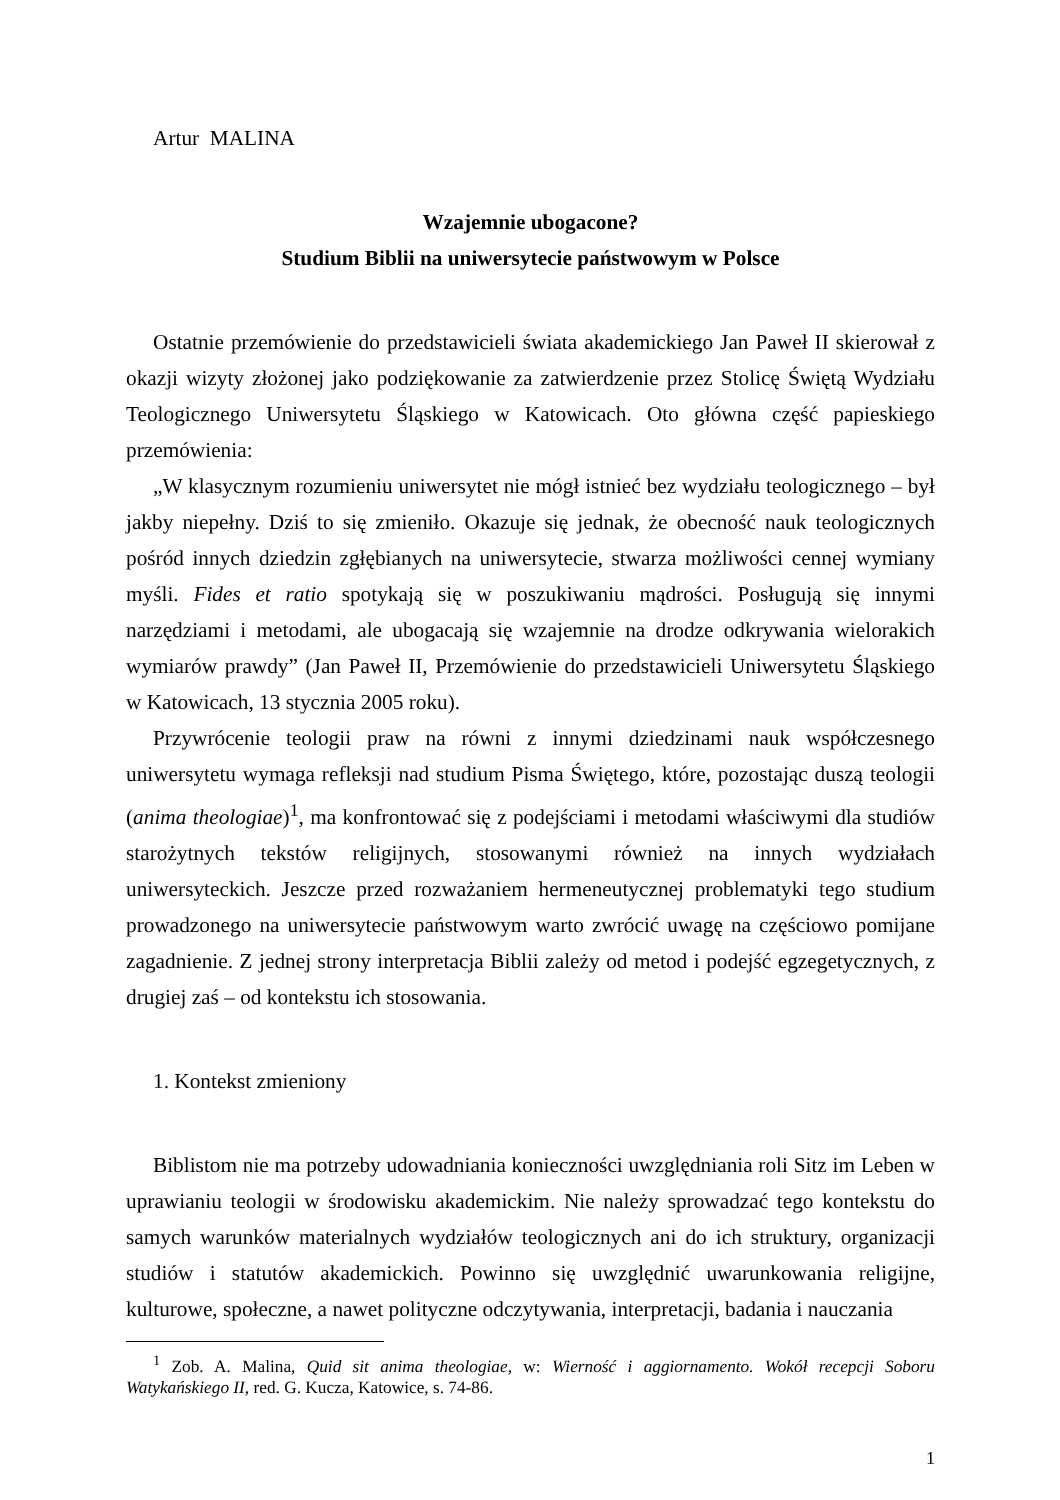Artur MALINA
Wzajemnie ubogacone?
Studium Biblii na uniwersytecie państwowym w Polsce
Ostatnie przemówienie do przedstawicieli świata akademickiego Jan Paweł II skierował z okazji wizyty złożonej jako podziękowanie za zatwierdzenie przez Stolicę Świętą Wydziału Teologicznego Uniwersytetu Śląskiego w Katowicach. Oto główna część papieskiego przemówienia:
„W klasycznym rozumieniu uniwersytet nie mógł istnieć bez wydziału teologicznego – był jakby niepełny. Dziś to się zmieniło. Okazuje się jednak, że obecność nauk teologicznych pośród innych dziedzin zgłębianych na uniwersytecie, stwarza możliwości cennej wymiany myśli. Fides et ratio spotykają się w poszukiwaniu mądrości. Posługują się innymi narzędziami i metodami, ale ubogacają się wzajemnie na drodze odkrywania wielorakich wymiarów prawdy” (Jan Paweł II, Przemówienie do przedstawicieli Uniwersytetu Śląskiego w Katowicach, 13 stycznia 2005 roku).
Przywrócenie teologii praw na równi z innymi dziedzinami nauk współczesnego uniwersytetu wymaga refleksji nad studium Pisma Świętego, które, pozostając duszą teologii (anima theologiae)<sup>1</sup>, ma konfrontować się z podejściami i metodami właściwymi dla studiów starożytnych tekstów religijnych, stosowanymi również na innych wydziałach uniwersyteckich. Jeszcze przed rozważaniem hermeneutycznej problematyki tego studium prowadzonego na uniwersytecie państwowym warto zwrócić uwagę na częściowo pomijane zagadnienie. Z jednej strony interpretacja Biblii zależy od metod i podejść egzegetycznych, z drugiej zaś – od kontekstu ich stosowania.
1. Kontekst zmieniony
Biblistom nie ma potrzeby udowadniania konieczności uwzględniania roli Sitz im Leben w uprawianiu teologii w środowisku akademickim. Nie należy sprowadzać tego kontekstu do samych warunków materialnych wydziałów teologicznych ani do ich struktury, organizacji studiów i statutów akademickich. Powinno się uwzględnić uwarunkowania religijne, kulturowe, społeczne, a nawet polityczne odczytywania, interpretacji, badania i nauczania
<sup>1</sup> Zob. A. Malina, Quid sit anima theologiae, w: Wierność i aggiornamento. Wokół recepcji Soboru Watykańskiego II, red. G. Kucza, Katowice, s. 74-86.
1